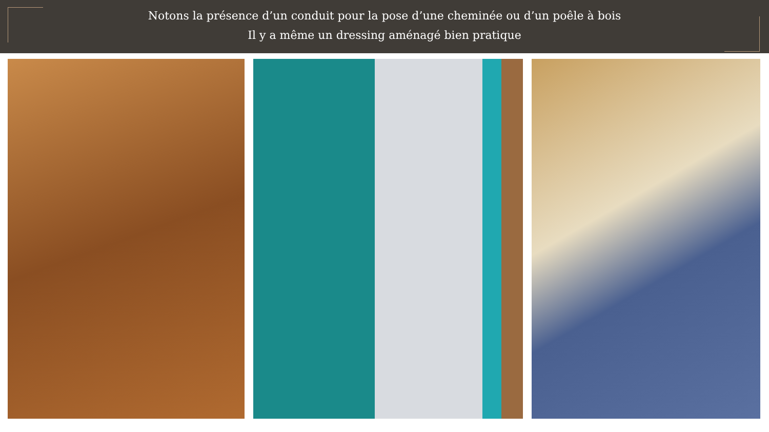Notons la présence d’un conduit pour la pose d’une cheminée ou d’un poêle à bois
Il y a même un dressing aménagé bien pratique